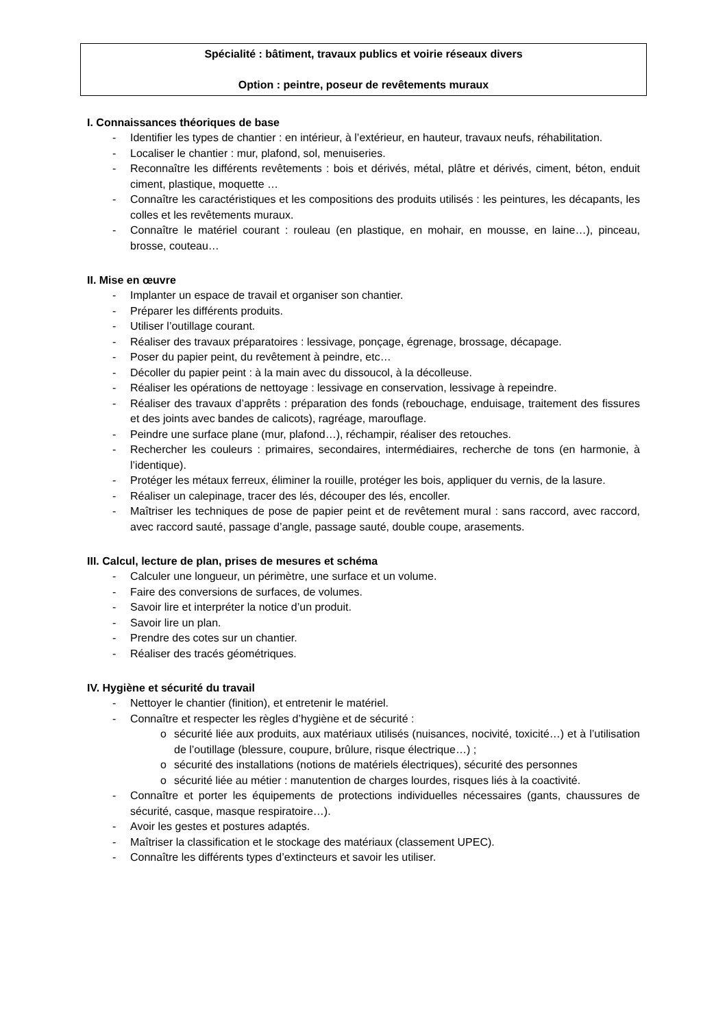Spécialité : bâtiment, travaux publics et voirie réseaux divers
Option : peintre, poseur de revêtements muraux
I. Connaissances théoriques de base
- Identifier les types de chantier : en intérieur, à l’extérieur, en hauteur, travaux neufs, réhabilitation.
- Localiser le chantier : mur, plafond, sol, menuiseries.
- Reconnaître les différents revêtements : bois et dérivés, métal, plâtre et dérivés, ciment, béton, enduit ciment, plastique, moquette …
- Connaître les caractéristiques et les compositions des produits utilisés : les peintures, les décapants, les colles et les revêtements muraux.
- Connaître le matériel courant : rouleau (en plastique, en mohair, en mousse, en laine…), pinceau, brosse, couteau…
II. Mise en œuvre
- Implanter un espace de travail et organiser son chantier.
- Préparer les différents produits.
- Utiliser l’outillage courant.
- Réaliser des travaux préparatoires : lessivage, ponçage, égrenage, brossage, décapage.
- Poser du papier peint, du revêtement à peindre, etc…
- Décoller du papier peint : à la main avec du dissoucol, à la décolleuse.
- Réaliser les opérations de nettoyage : lessivage en conservation, lessivage à repeindre.
- Réaliser des travaux d’apprêts : préparation des fonds (rebouchage, enduisage, traitement des fissures et des joints avec bandes de calicots), ragréage, marouflage.
- Peindre une surface plane (mur, plafond…), réchampir, réaliser des retouches.
- Rechercher les couleurs : primaires, secondaires, intermédiaires, recherche de tons (en harmonie, à l’identique).
- Protéger les métaux ferreux, éliminer la rouille, protéger les bois, appliquer du vernis, de la lasure.
- Réaliser un calepinage, tracer des lés, découper des lés, encoller.
- Maîtriser les techniques de pose de papier peint et de revêtement mural : sans raccord, avec raccord, avec raccord sauté, passage d’angle, passage sauté, double coupe, arasements.
III. Calcul, lecture de plan, prises de mesures et schéma
- Calculer une longueur, un périmètre, une surface et un volume.
- Faire des conversions de surfaces, de volumes.
- Savoir lire et interpréter la notice d’un produit.
- Savoir lire un plan.
- Prendre des cotes sur un chantier.
- Réaliser des tracés géométriques.
IV. Hygiène et sécurité du travail
- Nettoyer le chantier (finition), et entretenir le matériel.
- Connaître et respecter les règles d’hygiène et de sécurité :
o sécurité liée aux produits, aux matériaux utilisés (nuisances, nocivité, toxicité…) et à l’utilisation de l’outillage (blessure, coupure, brûlure, risque électrique…) ;
o sécurité des installations (notions de matériels électriques), sécurité des personnes
o sécurité liée au métier : manutention de charges lourdes, risques liés à la coactivité.
- Connaître et porter les équipements de protections individuelles nécessaires (gants, chaussures de sécurité, casque, masque respiratoire…).
- Avoir les gestes et postures adaptés.
- Maîtriser la classification et le stockage des matériaux (classement UPEC).
- Connaître les différents types d’extincteurs et savoir les utiliser.